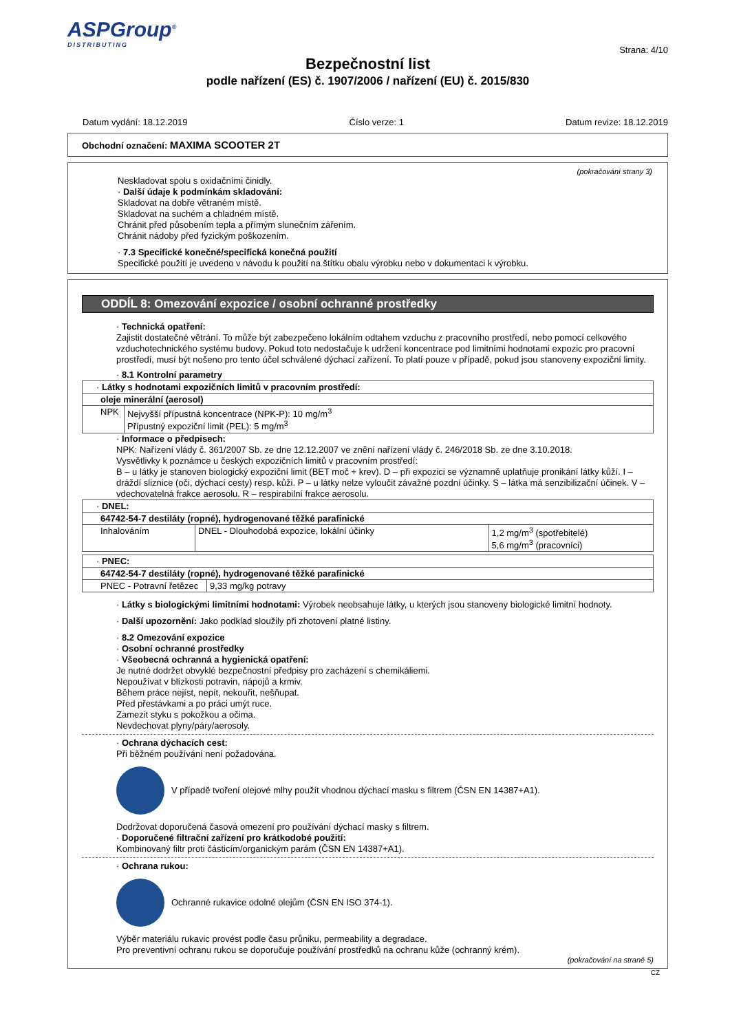ASPGroup<sup>®</sup>
DISTRIBUTING
Strana: 4/10
Bezpečnostní list
podle nařízení (ES) č. 1907/2006 / nařízení (EU) č. 2015/830
Datum vydání: 18.12.2019 Číslo verze: 1 Datum revize: 18.12.2019
Obchodní označení: MAXIMA SCOOTER 2T
(pokračování strany 3)
Neskladovat spolu s oxidačními činidly.
· Další údaje k podmínkám skladování:
Skladovat na dobře větraném místě.
Skladovat na suchém a chladném místě.
Chránit před působením tepla a přímým slunečním zářením.
Chránit nádoby před fyzickým poškozením.
· 7.3 Specifické konečné/specifická konečná použití
Specifické použití je uvedeno v návodu k použití na štítku obalu výrobku nebo v dokumentaci k výrobku.
ODDÍL 8: Omezování expozice / osobní ochranné prostředky
· Technická opatření:
Zajistit dostatečné větrání. To může být zabezpečeno lokálním odtahem vzduchu z pracovního prostředí, nebo pomocí celkového vzduchotechnického systému budovy. Pokud toto nedostačuje k udržení koncentrace pod limitními hodnotami expozic pro pracovní prostředí, musí být nošeno pro tento účel schválené dýchací zařízení. To platí pouze v případě, pokud jsou stanoveny expoziční limity.
· 8.1 Kontrolní parametry
| · Látky s hodnotami expozičních limitů v pracovním prostředí: | |
| oleje minerální (aerosol) | |
| NPK | Nejvyšší přípustná koncentrace (NPK-P): 10 mg/m<sup>3</sup> Přípustný expoziční limit (PEL): 5 mg/m<sup>3</sup> |
· Informace o předpisech:
NPK: Nařízení vlády č. 361/2007 Sb. ze dne 12.12.2007 ve znění nařízení vlády č. 246/2018 Sb. ze dne 3.10.2018.
Vysvětlivky k poznámce u českých expozičních limitů v pracovním prostředí:
B – u látky je stanoven biologický expoziční limit (BET moč + krev). D – při expozici se významně uplatňuje pronikání látky kůží. I – dráždí sliznice (oči, dýchací cesty) resp. kůži. P – u látky nelze vyloučit závažné pozdní účinky. S – látka má senzibilizační účinek. V – vdechovatelná frakce aerosolu. R – respirabilní frakce aerosolu.
| · DNEL: | | |
| 64742-54-7 destiláty (ropné), hydrogenované těžké parafinické | | |
| Inhalováním | DNEL - Dlouhodobá expozice, lokální účinky | 1,2 mg/m<sup>3</sup> (spotřebitelé) 5,6 mg/m<sup>3</sup> (pracovníci) |
| · PNEC: | |
| 64742-54-7 destiláty (ropné), hydrogenované těžké parafinické | |
| PNEC - Potravní řetězec | 9,33 mg/kg potravy |
· Látky s biologickými limitními hodnotami: Výrobek neobsahuje látky, u kterých jsou stanoveny biologické limitní hodnoty.
· Další upozornění: Jako podklad sloužily při zhotovení platné listiny.
· 8.2 Omezování expozice
· Osobní ochranné prostředky
· Všeobecná ochranná a hygienická opatření:
Je nutné dodržet obvyklé bezpečnostní předpisy pro zacházení s chemikáliemi.
Nepoužívat v blízkosti potravin, nápojů a krmiv.
Během práce nejíst, nepít, nekouřit, nešňupat.
Před přestávkami a po práci umýt ruce.
Zamezit styku s pokožkou a očima.
Nevdechovat plyny/páry/aerosoly.
· Ochrana dýchacích cest:
Při běžném používání není požadována.
V případě tvoření olejové mlhy použít vhodnou dýchací masku s filtrem (ČSN EN 14387+A1).
Dodržovat doporučená časová omezení pro používání dýchací masky s filtrem.
· Doporučené filtrační zařízení pro krátkodobé použití:
Kombinovaný filtr proti částicím/organickým parám (ČSN EN 14387+A1).
· Ochrana rukou:
Ochranné rukavice odolné olejům (ČSN EN ISO 374-1).
Výběr materiálu rukavic provést podle času průniku, permeability a degradace.
Pro preventivní ochranu rukou se doporučuje používání prostředků na ochranu kůže (ochranný krém).
(pokračování na straně 5)
CZ